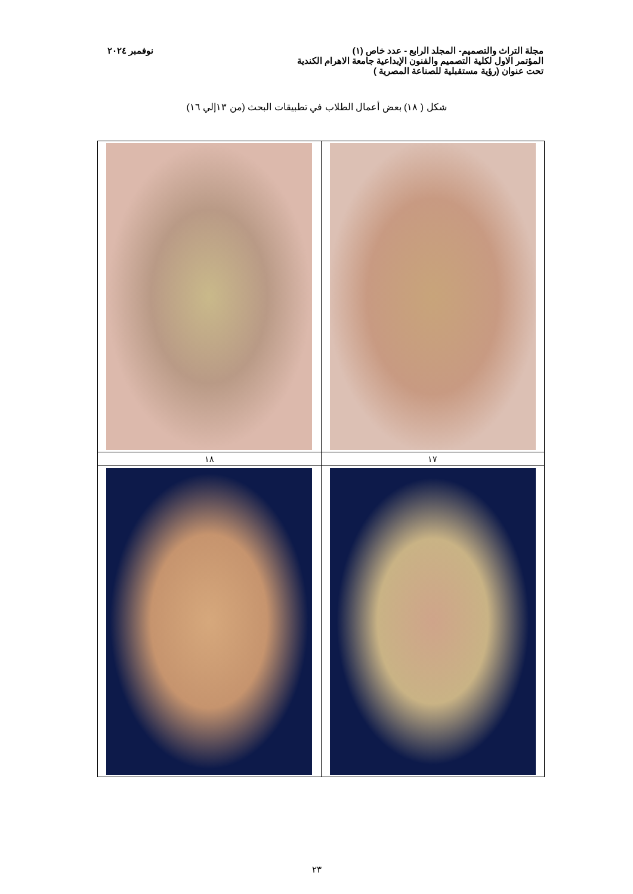مجلة التراث والتصميم- المجلد الرابع - عدد خاص (١) نوفمبر ٢٠٢٤
المؤتمر الاول لكلية التصميم والفنون الإبداعية جامعة الاهرام الكندية
تحت عنوان (رؤية مستقبلية للصناعة المصرية )
شكل ( ١٨) بعض أعمال الطلاب في تطبيقات البحث (من ١٣إلي ١٦)
| ١٧ | ١٨ |
٢٣